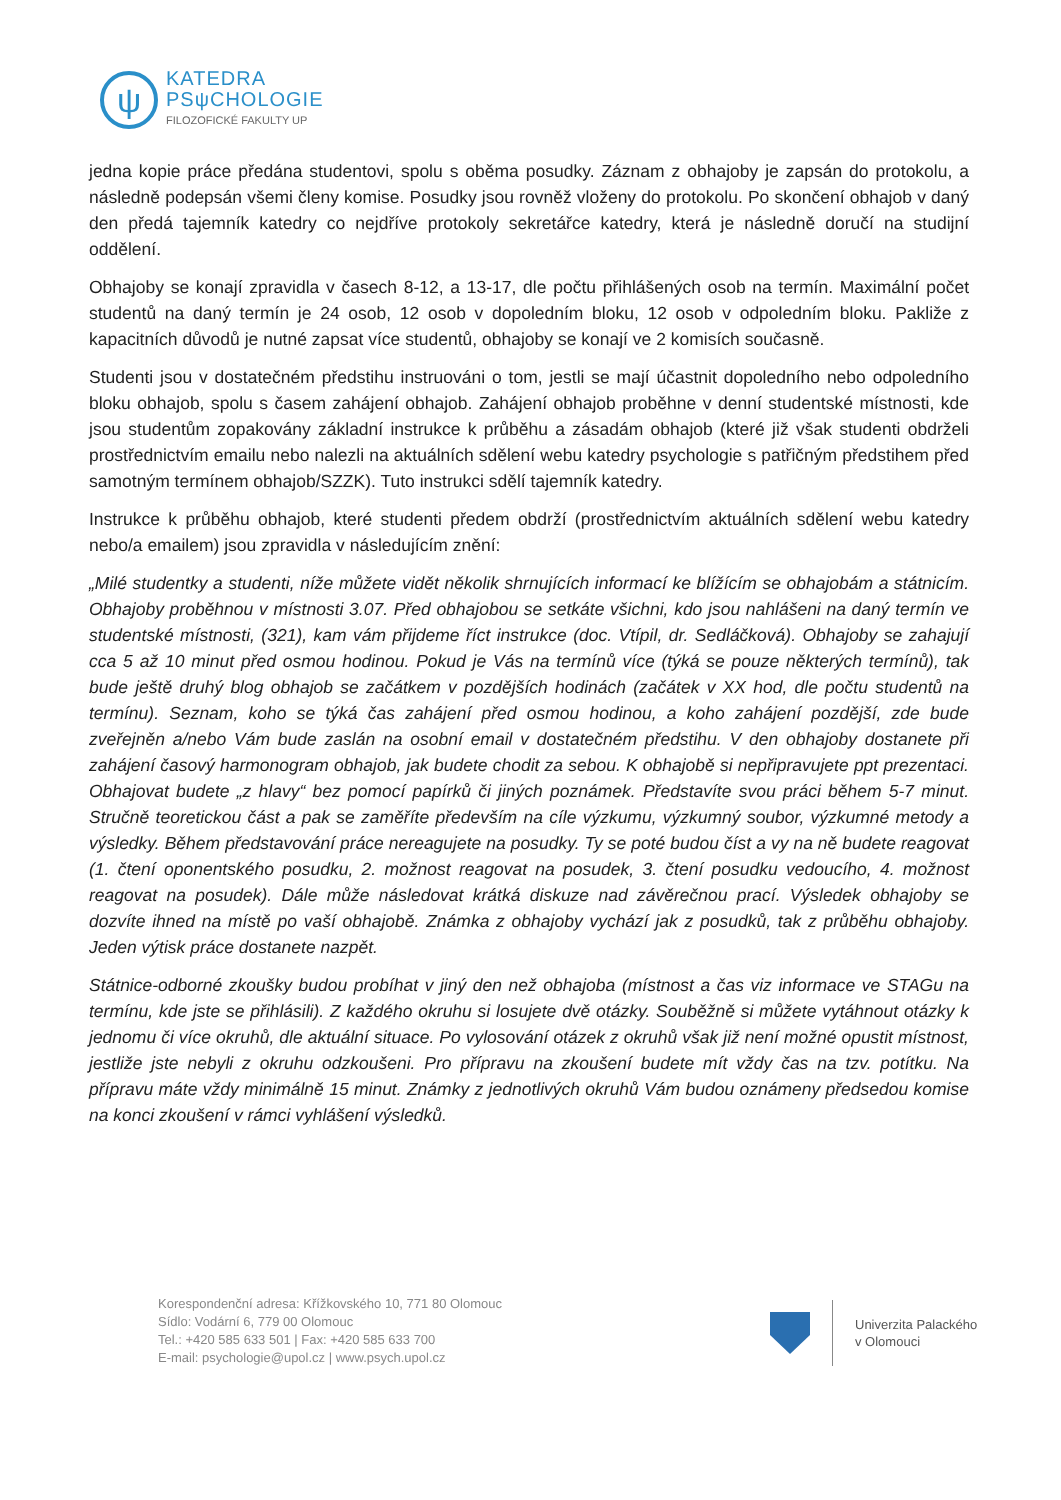ψ
KATEDRA
PSψCHOLOGIE
FILOZOFICKÉ FAKULTY UP
jedna kopie práce předána studentovi, spolu s oběma posudky. Záznam z obhajoby je zapsán do protokolu, a následně podepsán všemi členy komise. Posudky jsou rovněž vloženy do protokolu. Po skončení obhajob v daný den předá tajemník katedry co nejdříve protokoly sekretářce katedry, která je následně doručí na studijní oddělení.
Obhajoby se konají zpravidla v časech 8-12, a 13-17, dle počtu přihlášených osob na termín. Maximální počet studentů na daný termín je 24 osob, 12 osob v dopoledním bloku, 12 osob v odpoledním bloku. Pakliže z kapacitních důvodů je nutné zapsat více studentů, obhajoby se konají ve 2 komisích současně.
Studenti jsou v dostatečném předstihu instruováni o tom, jestli se mají účastnit dopoledního nebo odpoledního bloku obhajob, spolu s časem zahájení obhajob. Zahájení obhajob proběhne v denní studentské místnosti, kde jsou studentům zopakovány základní instrukce k průběhu a zásadám obhajob (které již však studenti obdrželi prostřednictvím emailu nebo nalezli na aktuálních sdělení webu katedry psychologie s patřičným předstihem před samotným termínem obhajob/SZZK). Tuto instrukci sdělí tajemník katedry.
Instrukce k průběhu obhajob, které studenti předem obdrží (prostřednictvím aktuálních sdělení webu katedry nebo/a emailem) jsou zpravidla v následujícím znění:
„Milé studentky a studenti, níže můžete vidět několik shrnujících informací ke blížícím se obhajobám a státnicím. Obhajoby proběhnou v místnosti 3.07. Před obhajobou se setkáte všichni, kdo jsou nahlášeni na daný termín ve studentské místnosti, (321), kam vám přijdeme říct instrukce (doc. Vtípil, dr. Sedláčková). Obhajoby se zahajují cca 5 až 10 minut před osmou hodinou. Pokud je Vás na termínů více (týká se pouze některých termínů), tak bude ještě druhý blog obhajob se začátkem v pozdějších hodinách (začátek v XX hod, dle počtu studentů na termínu). Seznam, koho se týká čas zahájení před osmou hodinou, a koho zahájení pozdější, zde bude zveřejněn a/nebo Vám bude zaslán na osobní email v dostatečném předstihu. V den obhajoby dostanete při zahájení časový harmonogram obhajob, jak budete chodit za sebou. K obhajobě si nepřipravujete ppt prezentaci. Obhajovat budete „z hlavy“ bez pomocí papírků či jiných poznámek. Představíte svou práci během 5-7 minut. Stručně teoretickou část a pak se zaměříte především na cíle výzkumu, výzkumný soubor, výzkumné metody a výsledky. Během představování práce nereagujete na posudky. Ty se poté budou číst a vy na ně budete reagovat (1. čtení oponentského posudku, 2. možnost reagovat na posudek, 3. čtení posudku vedoucího, 4. možnost reagovat na posudek). Dále může následovat krátká diskuze nad závěrečnou prací. Výsledek obhajoby se dozvíte ihned na místě po vaší obhajobě. Známka z obhajoby vychází jak z posudků, tak z průběhu obhajoby. Jeden výtisk práce dostanete nazpět.
Státnice-odborné zkoušky budou probíhat v jiný den než obhajoba (místnost a čas viz informace ve STAGu na termínu, kde jste se přihlásili). Z každého okruhu si losujete dvě otázky. Souběžně si můžete vytáhnout otázky k jednomu či více okruhů, dle aktuální situace. Po vylosování otázek z okruhů však již není možné opustit místnost, jestliže jste nebyli z okruhu odzkoušeni. Pro přípravu na zkoušení budete mít vždy čas na tzv. potítku. Na přípravu máte vždy minimálně 15 minut. Známky z jednotlivých okruhů Vám budou oznámeny předsedou komise na konci zkoušení v rámci vyhlášení výsledků.
Korespondenční adresa: Křížkovského 10, 771 80 Olomouc
Sídlo: Vodární 6, 779 00 Olomouc
Tel.: +420 585 633 501 | Fax: +420 585 633 700
E-mail: psychologie@upol.cz | www.psych.upol.cz
Univerzita Palackého
v Olomouci